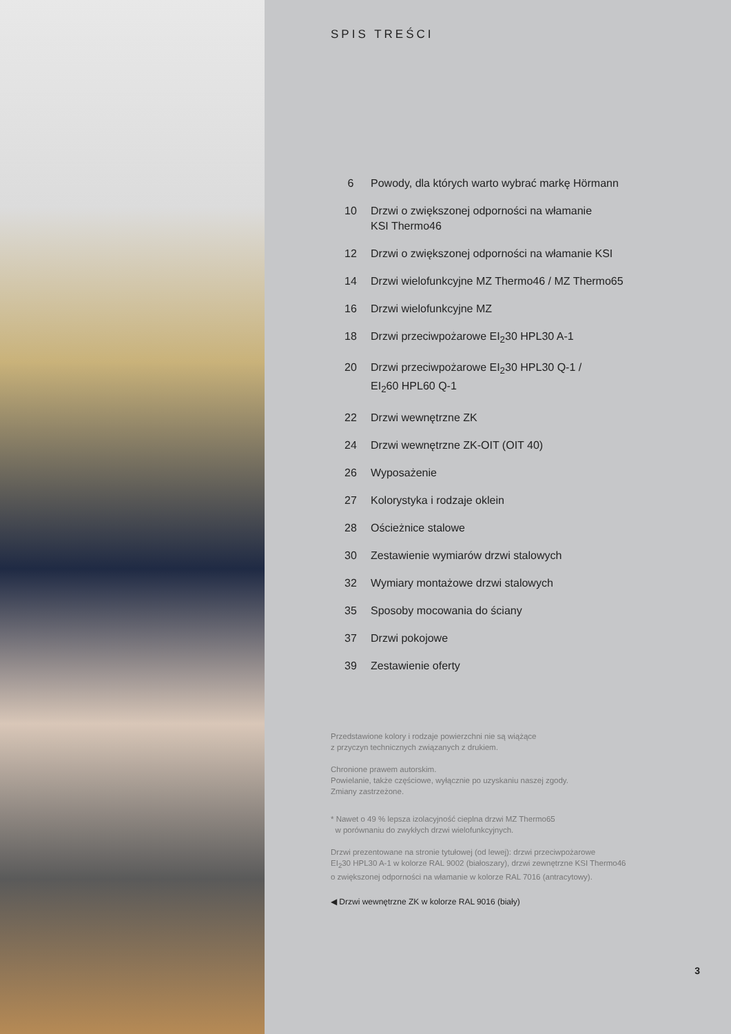SPIS TREŚCI
6 Powody, dla których warto wybrać markę Hörmann
10 Drzwi o zwiększonej odporności na włamanie
KSI Thermo46
12 Drzwi o zwiększonej odporności na włamanie KSI
14 Drzwi wielofunkcyjne MZ Thermo46 / MZ Thermo65
16 Drzwi wielofunkcyjne MZ
18 Drzwi przeciwpożarowe EI<sub>2</sub>30 HPL30 A-1
20 Drzwi przeciwpożarowe EI<sub>2</sub>30 HPL30 Q-1 /
EI<sub>2</sub>60 HPL60 Q-1
22 Drzwi wewnętrzne ZK
24 Drzwi wewnętrzne ZK-OIT (OIT 40)
26 Wyposażenie
27 Kolorystyka i rodzaje oklein
28 Ościeżnice stalowe
30 Zestawienie wymiarów drzwi stalowych
32 Wymiary montażowe drzwi stalowych
35 Sposoby mocowania do ściany
37 Drzwi pokojowe
39 Zestawienie oferty
Przedstawione kolory i rodzaje powierzchni nie są wiążące
z przyczyn technicznych związanych z drukiem.
Chronione prawem autorskim.
Powielanie, także częściowe, wyłącznie po uzyskaniu naszej zgody.
Zmiany zastrzeżone.
* Nawet o 49 % lepsza izolacyjność cieplna drzwi MZ Thermo65
w porównaniu do zwykłych drzwi wielofunkcyjnych.
Drzwi prezentowane na stronie tytułowej (od lewej): drzwi przeciwpożarowe
EI<sub>2</sub>30 HPL30 A-1 w kolorze RAL 9002 (białoszary), drzwi zewnętrzne KSI Thermo46
o zwiększonej odporności na włamanie w kolorze RAL 7016 (antracytowy).
◀ Drzwi wewnętrzne ZK w kolorze RAL 9016 (biały)
3